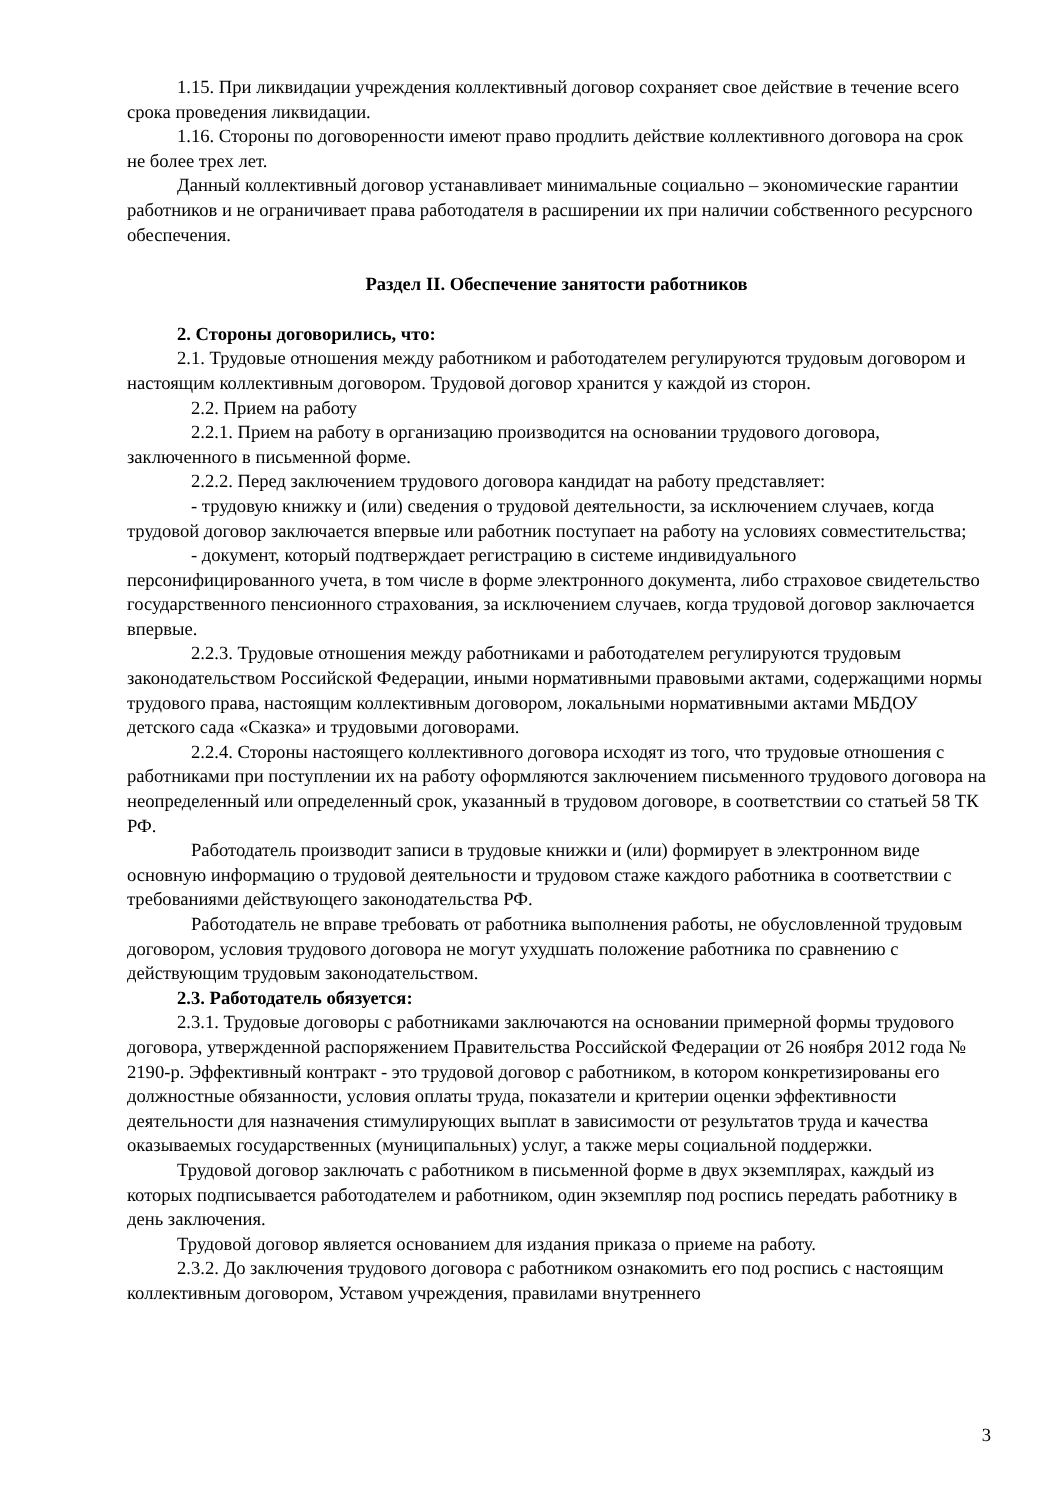1.15. При ликвидации учреждения коллективный договор сохраняет свое действие в течение всего срока проведения ликвидации.
1.16. Стороны по договоренности имеют право продлить действие коллективного договора на срок не более трех лет.
Данный коллективный договор устанавливает минимальные социально – экономические гарантии работников и не ограничивает права работодателя в расширении их при наличии собственного ресурсного обеспечения.
Раздел II. Обеспечение занятости работников
2. Стороны договорились, что:
2.1. Трудовые отношения между работником и работодателем регулируются трудовым договором и настоящим коллективным договором. Трудовой договор хранится у каждой из сторон.
2.2. Прием на работу
2.2.1. Прием на работу в организацию производится на основании трудового договора, заключенного в письменной форме.
2.2.2. Перед заключением трудового договора кандидат на работу представляет:
- трудовую книжку и (или) сведения о трудовой деятельности, за исключением случаев, когда трудовой договор заключается впервые или работник поступает на работу на условиях совместительства;
- документ, который подтверждает регистрацию в системе индивидуального персонифицированного учета, в том числе в форме электронного документа, либо страховое свидетельство государственного пенсионного страхования, за исключением случаев, когда трудовой договор заключается впервые.
2.2.3. Трудовые отношения между работниками и работодателем регулируются трудовым законодательством Российской Федерации, иными нормативными правовыми актами, содержащими нормы трудового права, настоящим коллективным договором, локальными нормативными актами МБДОУ детского сада «Сказка» и трудовыми договорами.
2.2.4. Стороны настоящего коллективного договора исходят из того, что трудовые отношения с работниками при поступлении их на работу оформляются заключением письменного трудового договора на неопределенный или определенный срок, указанный в трудовом договоре, в соответствии со статьей 58 ТК РФ.
Работодатель производит записи в трудовые книжки и (или) формирует в электронном виде основную информацию о трудовой деятельности и трудовом стаже каждого работника в соответствии с требованиями действующего законодательства РФ.
Работодатель не вправе требовать от работника выполнения работы, не обусловленной трудовым договором, условия трудового договора не могут ухудшать положение работника по сравнению с действующим трудовым законодательством.
2.3. Работодатель обязуется:
2.3.1. Трудовые договоры с работниками заключаются на основании примерной формы трудового договора, утвержденной распоряжением Правительства Российской Федерации от 26 ноября 2012 года № 2190-р. Эффективный контракт - это трудовой договор с работником, в котором конкретизированы его должностные обязанности, условия оплаты труда, показатели и критерии оценки эффективности деятельности для назначения стимулирующих выплат в зависимости от результатов труда и качества оказываемых государственных (муниципальных) услуг, а также меры социальной поддержки.
Трудовой договор заключать с работником в письменной форме в двух экземплярах, каждый из которых подписывается работодателем и работником, один экземпляр под роспись передать работнику в день заключения.
Трудовой договор является основанием для издания приказа о приеме на работу.
2.3.2. До заключения трудового договора с работником ознакомить его под роспись с настоящим коллективным договором, Уставом учреждения, правилами внутреннего
3